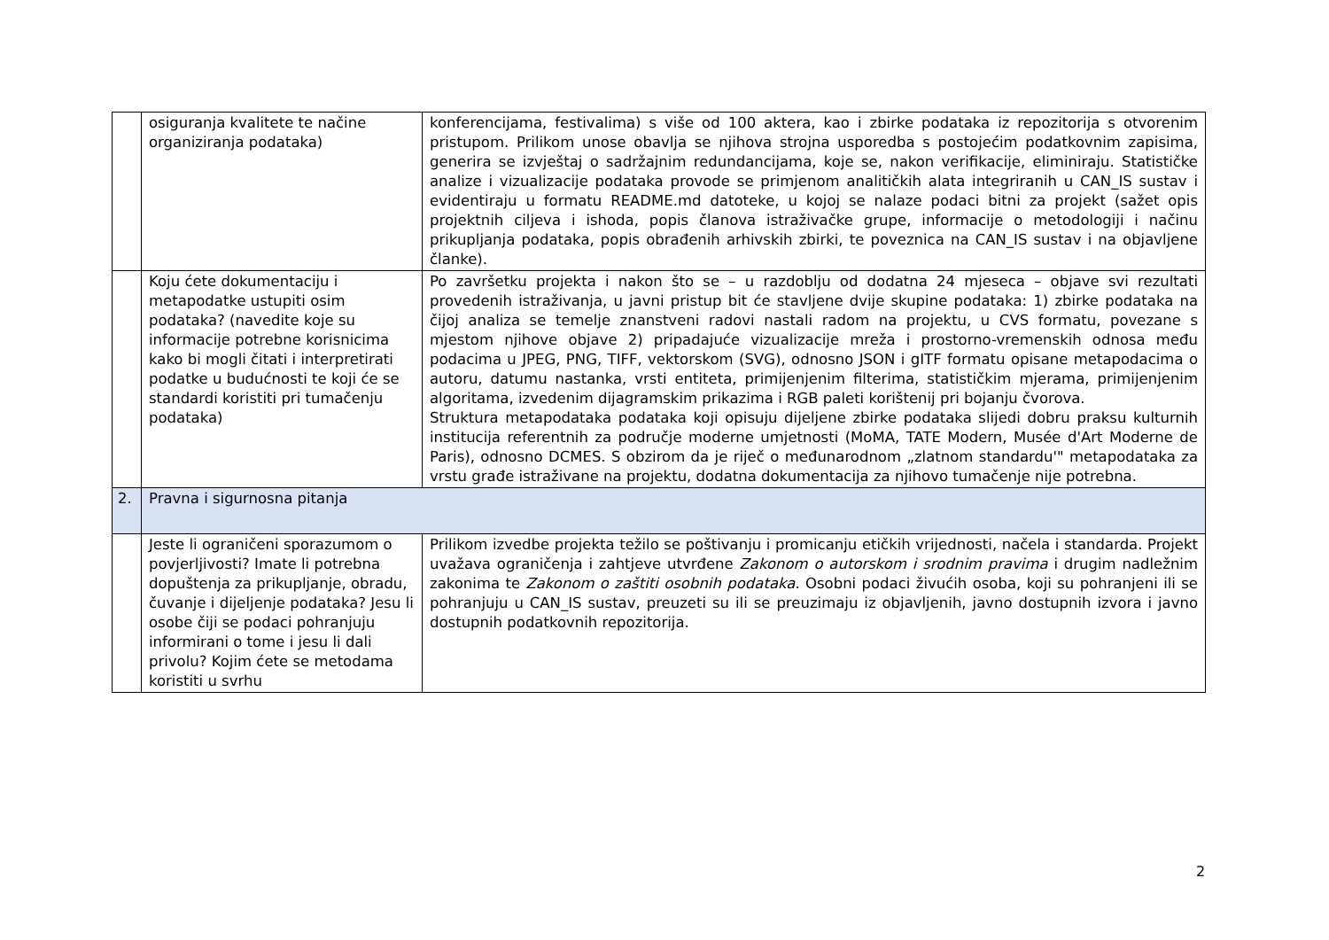| | osiguranja kvalitete te načine organiziranja podataka) | konferencijama, festivalima) s više od 100 aktera, kao i zbirke podataka iz repozitorija s otvorenim pristupom. Prilikom unose obavlja se njihova strojna usporedba s postojećim podatkovnim zapisima, generira se izvještaj o sadržajnim redundancijama, koje se, nakon verifikacije, eliminiraju. Statističke analize i vizualizacije podataka provode se primjenom analitičkih alata integriranih u CAN_IS sustav i evidentiraju u formatu README.md datoteke, u kojoj se nalaze podaci bitni za projekt (sažet opis projektnih ciljeva i ishoda, popis članova istraživačke grupe, informacije o metodologiji i načinu prikupljanja podataka, popis obrađenih arhivskih zbirki, te poveznica na CAN_IS sustav i na objavljene članke). |
| | Koju ćete dokumentaciju i metapodatke ustupiti osim podataka? (navedite koje su informacije potrebne korisnicima kako bi mogli čitati i interpretirati podatke u budućnosti te koji će se standardi koristiti pri tumačenju podataka) | Po završetku projekta i nakon što se – u razdoblju od dodatna 24 mjeseca – objave svi rezultati provedenih istraživanja, u javni pristup bit će stavljene dvije skupine podataka: 1) zbirke podataka na čijoj analiza se temelje znanstveni radovi nastali radom na projektu, u CVS formatu, povezane s mjestom njihove objave 2) pripadajuće vizualizacije mreža i prostorno-vremenskih odnosa među podacima u JPEG, PNG, TIFF, vektorskom (SVG), odnosno JSON i gITF formatu opisane metapodacima o autoru, datumu nastanka, vrsti entiteta, primijenjenim filterima, statističkim mjerama, primijenjenim algoritama, izvedenim dijagramskim prikazima i RGB paleti korištenij pri bojanju čvorova. Struktura metapodataka podataka koji opisuju dijeljene zbirke podataka slijedi dobru praksu kulturnih institucija referentnih za područje moderne umjetnosti (MoMA, TATE Modern, Musée d'Art Moderne de Paris), odnosno DCMES. S obzirom da je riječ o međunarodnom „zlatnom standardu'" metapodataka za vrstu građe istraživane na projektu, dodatna dokumentacija za njihovo tumačenje nije potrebna. |
| 2. | Pravna i sigurnosna pitanja | |
| | Jeste li ograničeni sporazumom o povjerljivosti? Imate li potrebna dopuštenja za prikupljanje, obradu, čuvanje i dijeljenje podataka? Jesu li osobe čiji se podaci pohranjuju informirani o tome i jesu li dali privolu? Kojim ćete se metodama koristiti u svrhu | Prilikom izvedbe projekta težilo se poštivanju i promicanju etičkih vrijednosti, načela i standarda. Projekt uvažava ograničenja i zahtjeve utvrđene Zakonom o autorskom i srodnim pravima i drugim nadležnim zakonima te Zakonom o zaštiti osobnih podataka . Osobni podaci živućih osoba, koji su pohranjeni ili se pohranjuju u CAN_IS sustav, preuzeti su ili se preuzimaju iz objavljenih, javno dostupnih izvora i javno dostupnih podatkovnih repozitorija. |
2